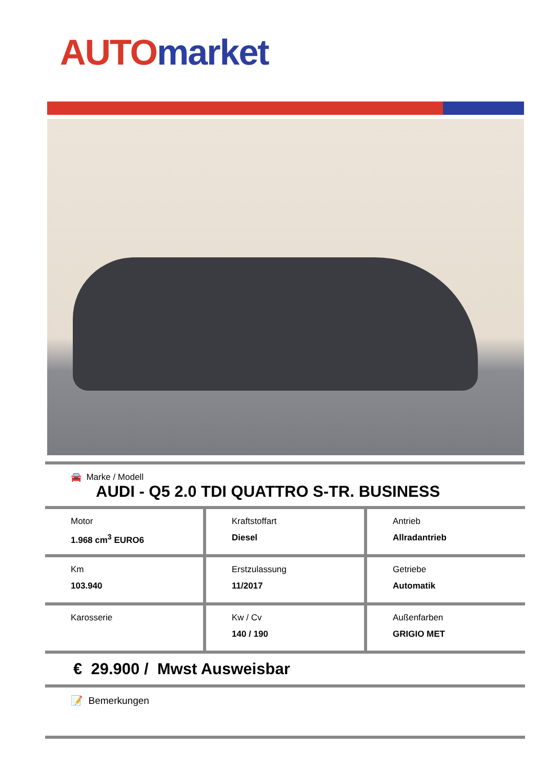AUTO market
🚘 Marke / Modell
AUDI - Q5 2.0 TDI QUATTRO S-TR. BUSINESS
Motor
1.968 cm<sup>3</sup> EURO6
Kraftstoffart
Diesel
Antrieb
Allradantrieb
Km
103.940
Erstzulassung
11/2017
Getriebe
Automatik
Karosserie Kw / Cv
140 / 190
Außenfarben
GRIGIO MET
€ 29.900 / Mwst Ausweisbar
📝 Bemerkungen